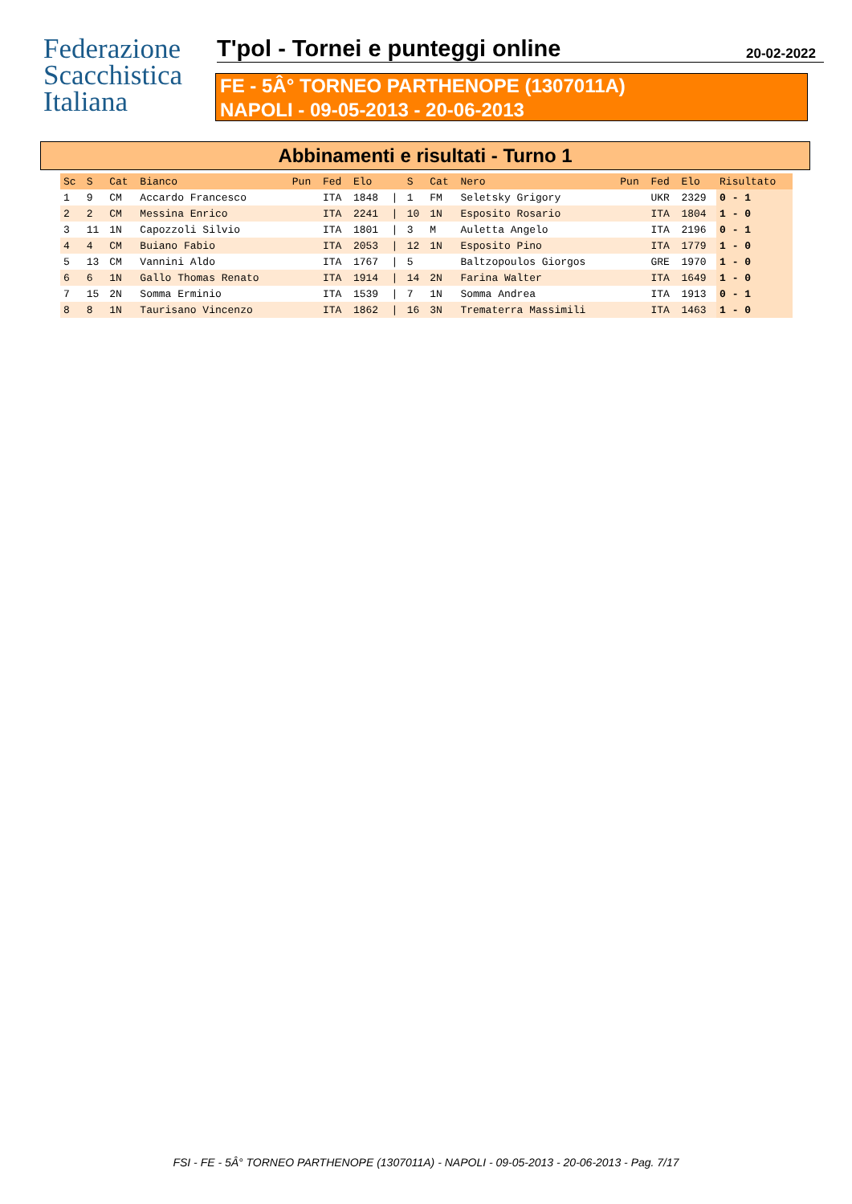Federazione
Scacchistica
Italiana
T'pol - Tornei e punteggi online
20-02-2022
FE - 5Â° TORNEO PARTHENOPE (1307011A)
NAPOLI - 09-05-2013 - 20-06-2013
Abbinamenti e risultati - Turno 1
| Sc | S | Cat | Bianco | Pun | Fed | Elo | | S | Cat | Nero | Pun | Fed | Elo | Risultato |
| --- | --- | --- | --- | --- | --- | --- | --- | --- | --- | --- | --- | --- | --- | --- |
| 1 | 9 | CM | Accardo Francesco | | ITA | 1848 | / | 1 | FM | Seletsky Grigory | | UKR | 2329 | 0 - 1 |
| 2 | 2 | CM | Messina Enrico | | ITA | 2241 | / | 10 | 1N | Esposito Rosario | | ITA | 1804 | 1 - 0 |
| 3 | 11 | 1N | Capozzoli Silvio | | ITA | 1801 | / | 3 | M | Auletta Angelo | | ITA | 2196 | 0 - 1 |
| 4 | 4 | CM | Buiano Fabio | | ITA | 2053 | / | 12 | 1N | Esposito Pino | | ITA | 1779 | 1 - 0 |
| 5 | 13 | CM | Vannini Aldo | | ITA | 1767 | / | 5 | | Baltzopoulos Giorgos | | GRE | 1970 | 1 - 0 |
| 6 | 6 | 1N | Gallo Thomas Renato | | ITA | 1914 | / | 14 | 2N | Farina Walter | | ITA | 1649 | 1 - 0 |
| 7 | 15 | 2N | Somma Erminio | | ITA | 1539 | / | 7 | 1N | Somma Andrea | | ITA | 1913 | 0 - 1 |
| 8 | 8 | 1N | Taurisano Vincenzo | | ITA | 1862 | / | 16 | 3N | Trematerra Massimili | | ITA | 1463 | 1 - 0 |
FSI - FE - 5Â° TORNEO PARTHENOPE (1307011A) - NAPOLI - 09-05-2013 - 20-06-2013 - Pag. 7/17